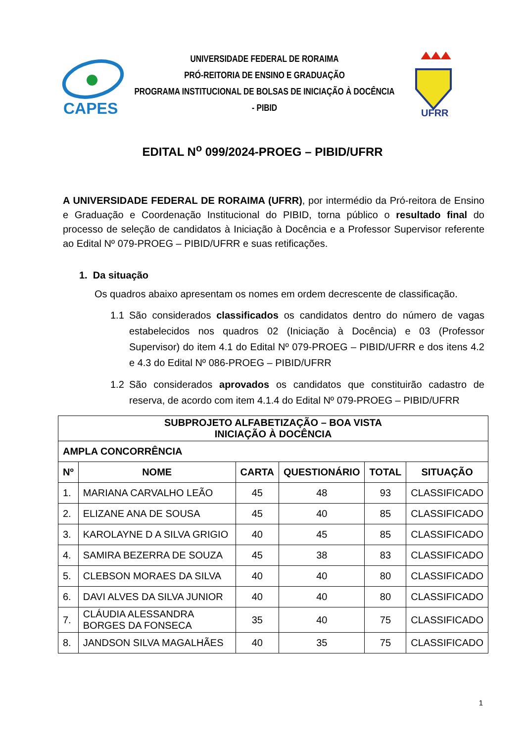CAPES
UNIVERSIDADE FEDERAL DE RORAIMA
PRÓ-REITORIA DE ENSINO E GRADUAÇÃO
PROGRAMA INSTITUCIONAL DE BOLSAS DE INICIAÇÃO À DOCÊNCIA - PIBID
UFRR
EDITAL N<sup>o</sup> 099/2024-PROEG – PIBID/UFRR
A UNIVERSIDADE FEDERAL DE RORAIMA (UFRR), por intermédio da Pró-reitora de Ensino e Graduação e Coordenação Institucional do PIBID, torna público o resultado final do processo de seleção de candidatos à Iniciação à Docência e a Professor Supervisor referente ao Edital Nº 079-PROEG – PIBID/UFRR e suas retificações.
1. Da situação
Os quadros abaixo apresentam os nomes em ordem decrescente de classificação.
1.1 São considerados classificados os candidatos dentro do número de vagas estabelecidos nos quadros 02 (Iniciação à Docência) e 03 (Professor Supervisor) do item 4.1 do Edital Nº 079-PROEG – PIBID/UFRR e dos itens 4.2 e 4.3 do Edital Nº 086-PROEG – PIBID/UFRR
1.2 São considerados aprovados os candidatos que constituirão cadastro de reserva, de acordo com item 4.1.4 do Edital Nº 079-PROEG – PIBID/UFRR
| SUBPROJETO ALFABETIZAÇÃO – BOA VISTA INICIAÇÃO À DOCÊNCIA | | | | | |
| --- | --- | --- | --- | --- | --- |
| AMPLA CONCORRÊNCIA | | | | | |
| Nº | NOME | CARTA | QUESTIONÁRIO | TOTAL | SITUAÇÃO |
| 1. | MARIANA CARVALHO LEÃO | 45 | 48 | 93 | CLASSIFICADO |
| 2. | ELIZANE ANA DE SOUSA | 45 | 40 | 85 | CLASSIFICADO |
| 3. | KAROLAYNE D A SILVA GRIGIO | 40 | 45 | 85 | CLASSIFICADO |
| 4. | SAMIRA BEZERRA DE SOUZA | 45 | 38 | 83 | CLASSIFICADO |
| 5. | CLEBSON MORAES DA SILVA | 40 | 40 | 80 | CLASSIFICADO |
| 6. | DAVI ALVES DA SILVA JUNIOR | 40 | 40 | 80 | CLASSIFICADO |
| 7. | CLÁUDIA ALESSANDRA BORGES DA FONSECA | 35 | 40 | 75 | CLASSIFICADO |
| 8. | JANDSON SILVA MAGALHÃES | 40 | 35 | 75 | CLASSIFICADO |
1